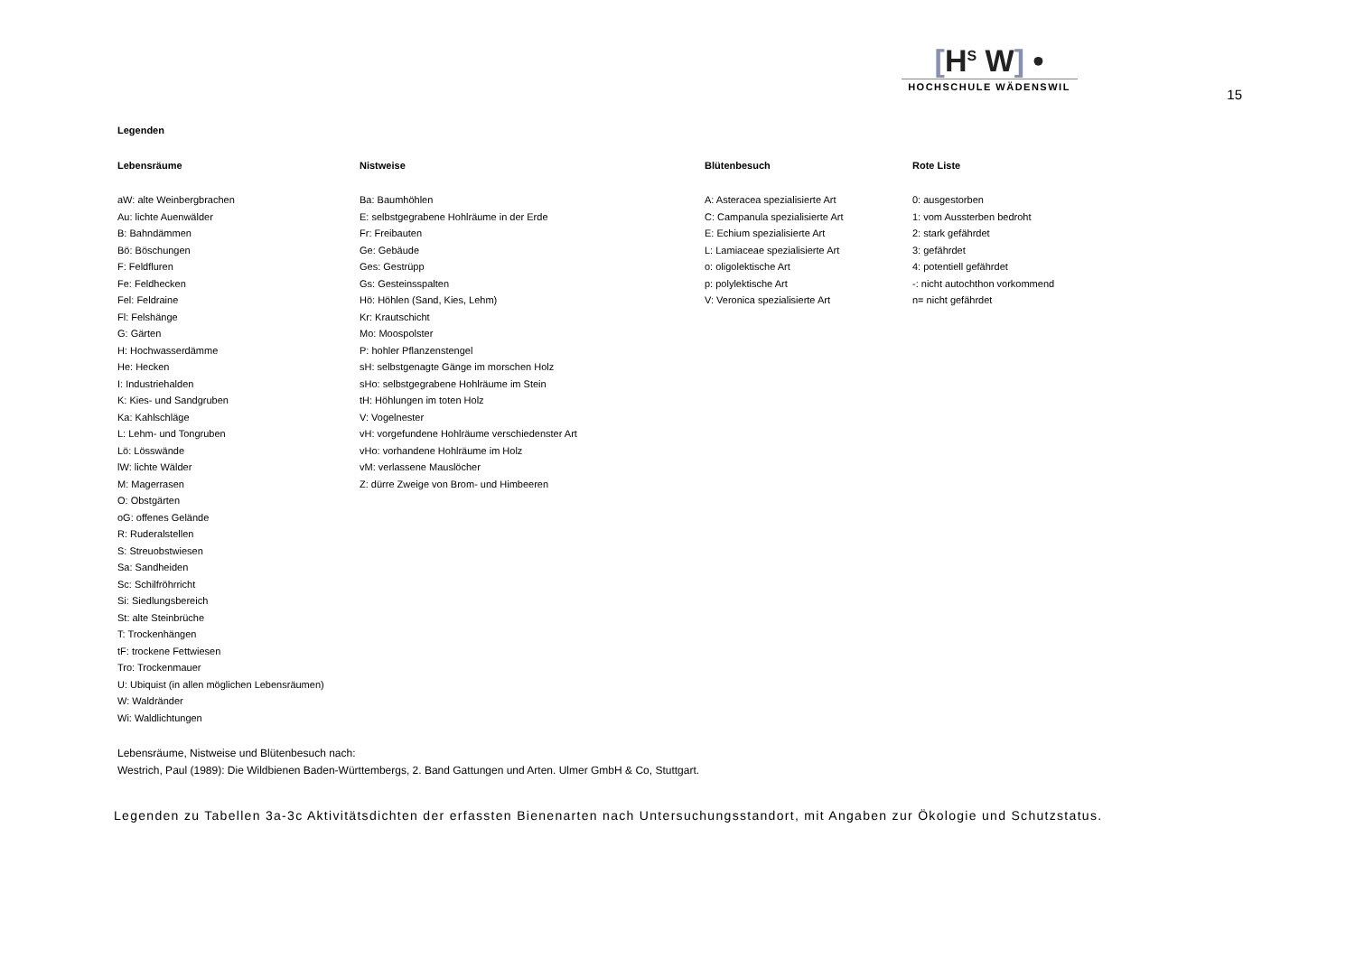[H<sup>S</sup> W] •
HOCHSCHULE WÄDENSWIL
15
Legenden
| Lebensräume | Nistweise | Blütenbesuch | Rote Liste |
| --- | --- | --- | --- |
| aW: alte Weinbergbrachen | Ba: Baumhöhlen | A: Asteracea spezialisierte Art | 0: ausgestorben |
| Au: lichte Auenwälder | E: selbstgegrabene Hohlräume in der Erde | C: Campanula spezialisierte Art | 1: vom Aussterben bedroht |
| B: Bahndämmen | Fr: Freibauten | E: Echium spezialisierte Art | 2: stark gefährdet |
| Bö: Böschungen | Ge: Gebäude | L: Lamiaceae spezialisierte Art | 3: gefährdet |
| F: Feldfluren | Ges: Gestrüpp | o: oligolektische Art | 4: potentiell gefährdet |
| Fe: Feldhecken | Gs: Gesteinsspalten | p: polylektische Art | -: nicht autochthon vorkommend |
| Fel: Feldraine | Hö: Höhlen (Sand, Kies, Lehm) | V: Veronica spezialisierte Art | n= nicht gefährdet |
| Fl: Felshänge | Kr: Krautschicht | | |
| G: Gärten | Mo: Moospolster | | |
| H: Hochwasserdämme | P: hohler Pflanzenstengel | | |
| He: Hecken | sH: selbstgenagte Gänge im morschen Holz | | |
| I: Industriehalden | sHo: selbstgegrabene Hohlräume im Stein | | |
| K: Kies- und Sandgruben | tH: Höhlungen im toten Holz | | |
| Ka: Kahlschläge | V: Vogelnester | | |
| L: Lehm- und Tongruben | vH: vorgefundene Hohlräume verschiedenster Art | | |
| Lö: Lösswände | vHo: vorhandene Hohlräume im Holz | | |
| lW: lichte Wälder | vM: verlassene Mauslöcher | | |
| M: Magerrasen | Z: dürre Zweige von Brom- und Himbeeren | | |
| O: Obstgärten | | | |
| oG: offenes Gelände | | | |
| R: Ruderalstellen | | | |
| S: Streuobstwiesen | | | |
| Sa: Sandheiden | | | |
| Sc: Schilfröhrricht | | | |
| Si: Siedlungsbereich | | | |
| St: alte Steinbrüche | | | |
| T: Trockenhängen | | | |
| tF: trockene Fettwiesen | | | |
| Tro: Trockenmauer | | | |
| U: Ubiquist (in allen möglichen Lebensräumen) | | | |
| W: Waldränder | | | |
| Wi: Waldlichtungen | | | |
Lebensräume, Nistweise und Blütenbesuch nach:
Westrich, Paul (1989): Die Wildbienen Baden-Württembergs, 2. Band Gattungen und Arten. Ulmer GmbH & Co, Stuttgart.
Legenden zu Tabellen 3a-3c Aktivitätsdichten der erfassten Bienenarten nach Untersuchungsstandort, mit Angaben zur Ökologie und Schutzstatus.